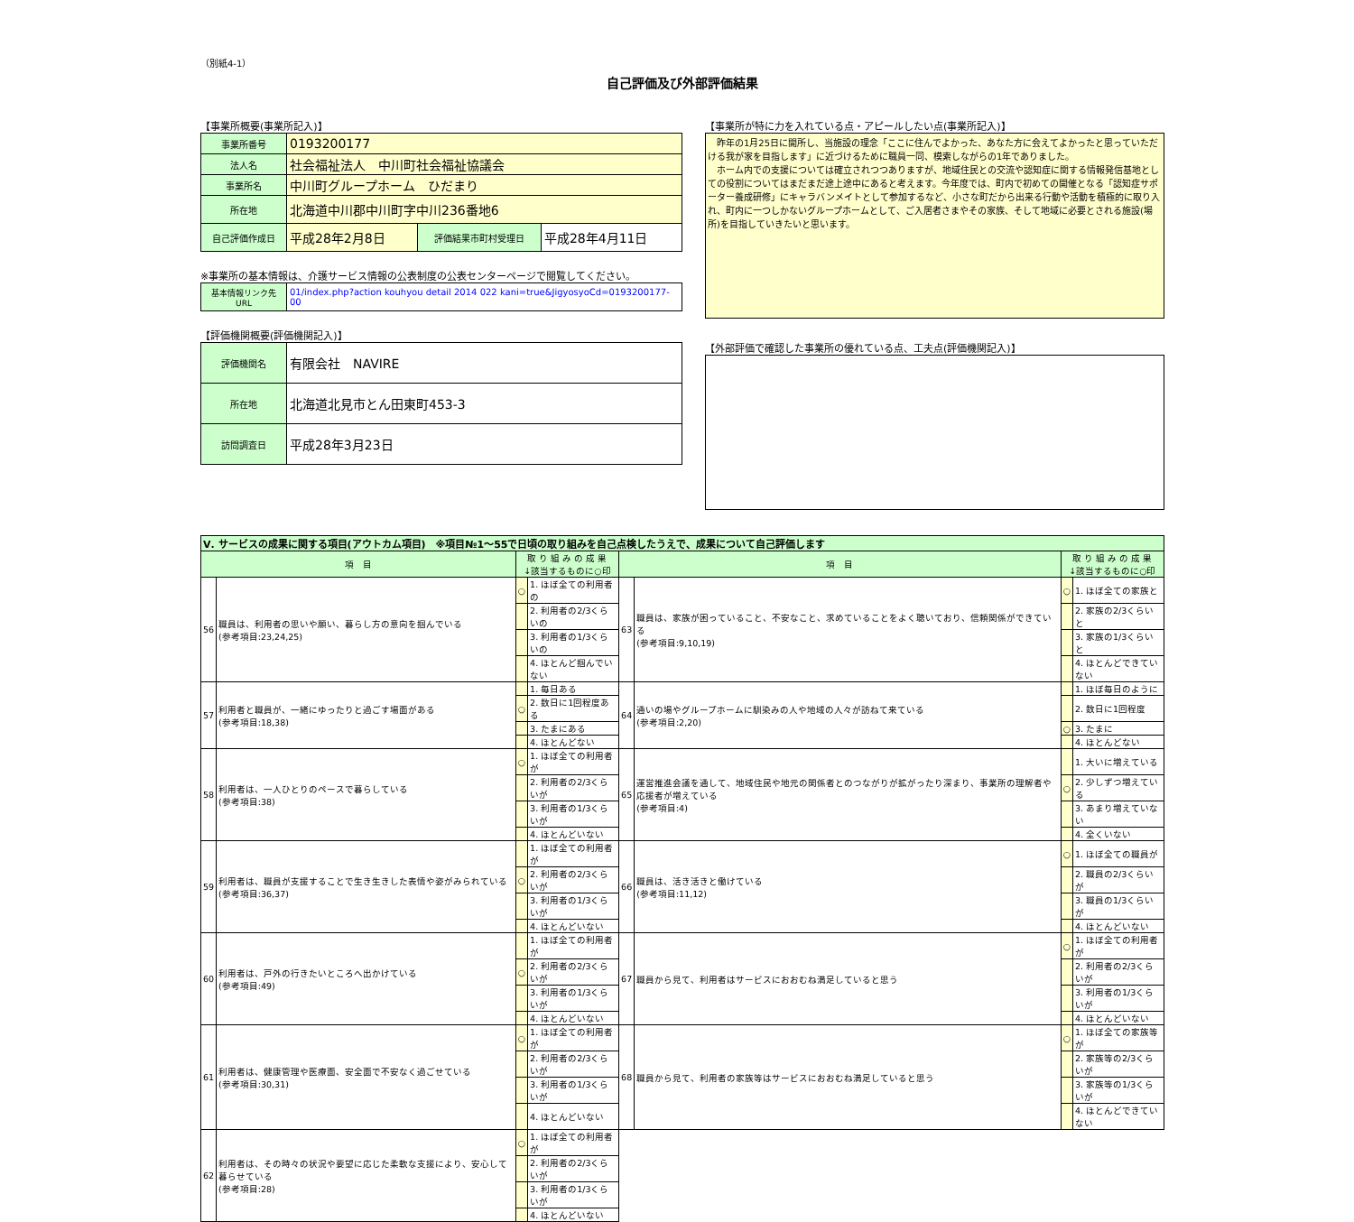（別紙4-1）
自己評価及び外部評価結果
【事業所概要(事業所記入)】
| 事業所番号 | 0193200177 | | |
| 法人名 | 社会福祉法人 中川町社会福祉協議会 | | |
| 事業所名 | 中川町グループホーム ひだまり | | |
| 所在地 | 北海道中川郡中川町字中川236番地6 | | |
| 自己評価作成日 | 平成28年2月8日 | 評価結果市町村受理日 | 平成28年4月11日 |
※事業所の基本情報は、介護サービス情報の公表制度の公表センターページで閲覧してください。
| 基本情報リンク先URL | 01/index.php?action kouhyou detail 2014 022 kani=true&JigyosyoCd=0193200177-00 |
【評価機関概要(評価機関記入)】
| 評価機関名 | 有限会社 NAVIRE |
| 所在地 | 北海道北見市とん田東町453-3 |
| 訪問調査日 | 平成28年3月23日 |
【事業所が特に力を入れている点・アピールしたい点(事業所記入)】
　昨年の1月25日に開所し、当施設の理念「ここに住んでよかった、あなた方に会えてよかったと思っていただける我が家を目指します」に近づけるために職員一同、模索しながらの1年でありました。
　ホーム内での支援については確立されつつありますが、地域住民との交流や認知症に関する情報発信基地としての役割についてはまだまだ途上途中にあると考えます。今年度では、町内で初めての開催となる「認知症サポーター養成研修」にキャラバンメイトとして参加するなど、小さな町だから出来る行動や活動を積極的に取り入れ、町内に一つしかないグループホームとして、ご入居者さまやその家族、そして地域に必要とされる施設(場所)を目指していきたいと思います。
【外部評価で確認した事業所の優れている点、工夫点(評価機関記入)】
| Ⅴ. サービスの成果に関する項目(アウトカム項目) ※項目№1～55で日頃の取り組みを自己点検したうえで、成果について自己評価します | | | | | | | |
| 項 目 | | 取 り 組 み の 成 果 ↓該当するものに○印 | | 項 目 | | 取 り 組 み の 成 果 ↓該当するものに○印 | |
| 56 | 職員は、利用者の思いや願い、暮らし方の意向を掴んでいる (参考項目:23,24,25) | ○ | 1. ほぼ全ての利用者の | 63 | 職員は、家族が困っていること、不安なこと、求めていることをよく聴いており、信頼関係ができている (参考項目:9,10,19) | ○ | 1. ほぼ全ての家族と |
| | | | 2. 利用者の2/3くらいの | | | | 2. 家族の2/3くらいと |
| | | | 3. 利用者の1/3くらいの | | | | 3. 家族の1/3くらいと |
| | | | 4. ほとんど掴んでいない | | | | 4. ほとんどできていない |
| 57 | 利用者と職員が、一緒にゆったりと過ごす場面がある (参考項目:18,38) | | 1. 毎日ある | 64 | 通いの場やグループホームに馴染みの人や地域の人々が訪ねて来ている (参考項目:2,20) | | 1. ほぼ毎日のように |
| | | ○ | 2. 数日に1回程度ある | | | | 2. 数日に1回程度 |
| | | | 3. たまにある | | | ○ | 3. たまに |
| | | | 4. ほとんどない | | | | 4. ほとんどない |
| 58 | 利用者は、一人ひとりのペースで暮らしている (参考項目:38) | ○ | 1. ほぼ全ての利用者が | 65 | 運営推進会議を通して、地域住民や地元の関係者とのつながりが拡がったり深まり、事業所の理解者や応援者が増えている (参考項目:4) | | 1. 大いに増えている |
| | | | 2. 利用者の2/3くらいが | | | ○ | 2. 少しずつ増えている |
| | | | 3. 利用者の1/3くらいが | | | | 3. あまり増えていない |
| | | | 4. ほとんどいない | | | | 4. 全くいない |
| 59 | 利用者は、職員が支援することで生き生きした表情や姿がみられている (参考項目:36,37) | | 1. ほぼ全ての利用者が | 66 | 職員は、活き活きと働けている (参考項目:11,12) | ○ | 1. ほぼ全ての職員が |
| | | ○ | 2. 利用者の2/3くらいが | | | | 2. 職員の2/3くらいが |
| | | | 3. 利用者の1/3くらいが | | | | 3. 職員の1/3くらいが |
| | | | 4. ほとんどいない | | | | 4. ほとんどいない |
| 60 | 利用者は、戸外の行きたいところへ出かけている (参考項目:49) | | 1. ほぼ全ての利用者が | 67 | 職員から見て、利用者はサービスにおおむね満足していると思う | ○ | 1. ほぼ全ての利用者が |
| | | ○ | 2. 利用者の2/3くらいが | | | | 2. 利用者の2/3くらいが |
| | | | 3. 利用者の1/3くらいが | | | | 3. 利用者の1/3くらいが |
| | | | 4. ほとんどいない | | | | 4. ほとんどいない |
| 61 | 利用者は、健康管理や医療面、安全面で不安なく過ごせている (参考項目:30,31) | ○ | 1. ほぼ全ての利用者が | 68 | 職員から見て、利用者の家族等はサービスにおおむね満足していると思う | ○ | 1. ほぼ全ての家族等が |
| | | | 2. 利用者の2/3くらいが | | | | 2. 家族等の2/3くらいが |
| | | | 3. 利用者の1/3くらいが | | | | 3. 家族等の1/3くらいが |
| | | | 4. ほとんどいない | | | | 4. ほとんどできていない |
| 62 | 利用者は、その時々の状況や要望に応じた柔軟な支援により、安心して暮らせている (参考項目:28) | ○ | 1. ほぼ全ての利用者が | | | | |
| | | | 2. 利用者の2/3くらいが | | | | |
| | | | 3. 利用者の1/3くらいが | | | | |
| | | | 4. ほとんどいない | | | | |